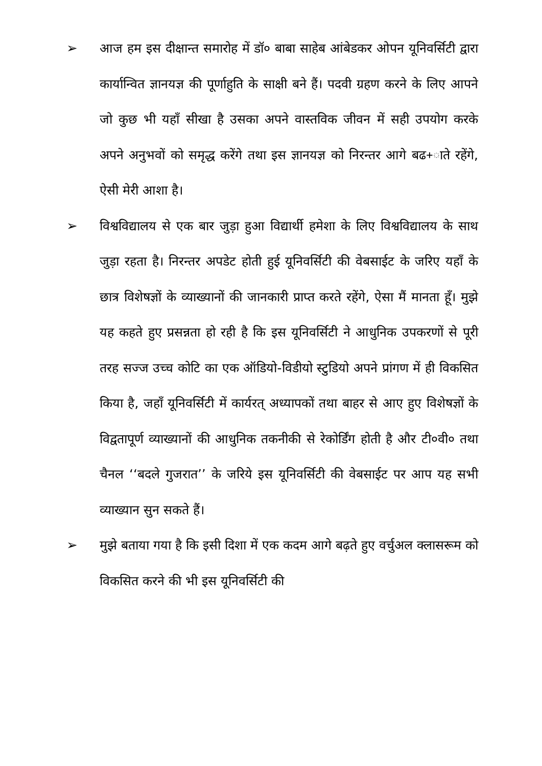➢ आज हम इस दीक्षान्त समारोह में डॉ० बाबा साहेब आंबेडकर ओपन यूनिवर्सिटी द्वारा कार्यान्वित ज्ञानयज्ञ की पूर्णाहुति के साक्षी बने हैं। पदवी ग्रहण करने के लिए आपने जो कुछ भी यहाँ सीखा है उसका अपने वास्तविक जीवन में सही उपयोग करके अपने अनुभवों को समृद्ध करेंगे तथा इस ज्ञानयज्ञ को निरन्तर आगे बढ+ाते रहेंगे, ऐसी मेरी आशा है।
➢ विश्वविद्यालय से एक बार जुड़ा हुआ विद्यार्थी हमेशा के लिए विश्वविद्यालय के साथ जुड़ा रहता है। निरन्तर अपडेट होती हुई यूनिवर्सिटी की वेबसाईट के जरिए यहाँ के छात्र विशेषज्ञों के व्याख्यानों की जानकारी प्राप्त करते रहेंगे, ऐसा मैं मानता हूँ। मुझे यह कहते हुए प्रसन्नता हो रही है कि इस यूनिवर्सिटी ने आधुनिक उपकरणों से पूरी तरह सज्ज उच्च कोटि का एक ऑडियो-विडीयो स्टुडियो अपने प्रांगण में ही विकसित किया है, जहाँ यूनिवर्सिटी में कार्यरत् अध्यापकों तथा बाहर से आए हुए विशेषज्ञों के विद्वतापूर्ण व्याख्यानों की आधुनिक तकनीकी से रेकोर्डिंग होती है और टी०वी० तथा चैनल ‘‘बदले गुजरात’’ के जरिये इस यूनिवर्सिटी की वेबसाईट पर आप यह सभी व्याख्यान सुन सकते हैं।
➢ मुझे बताया गया है कि इसी दिशा में एक कदम आगे बढ़ते हुए वर्चुअल क्लासरूम को विकसित करने की भी इस यूनिवर्सिटी की